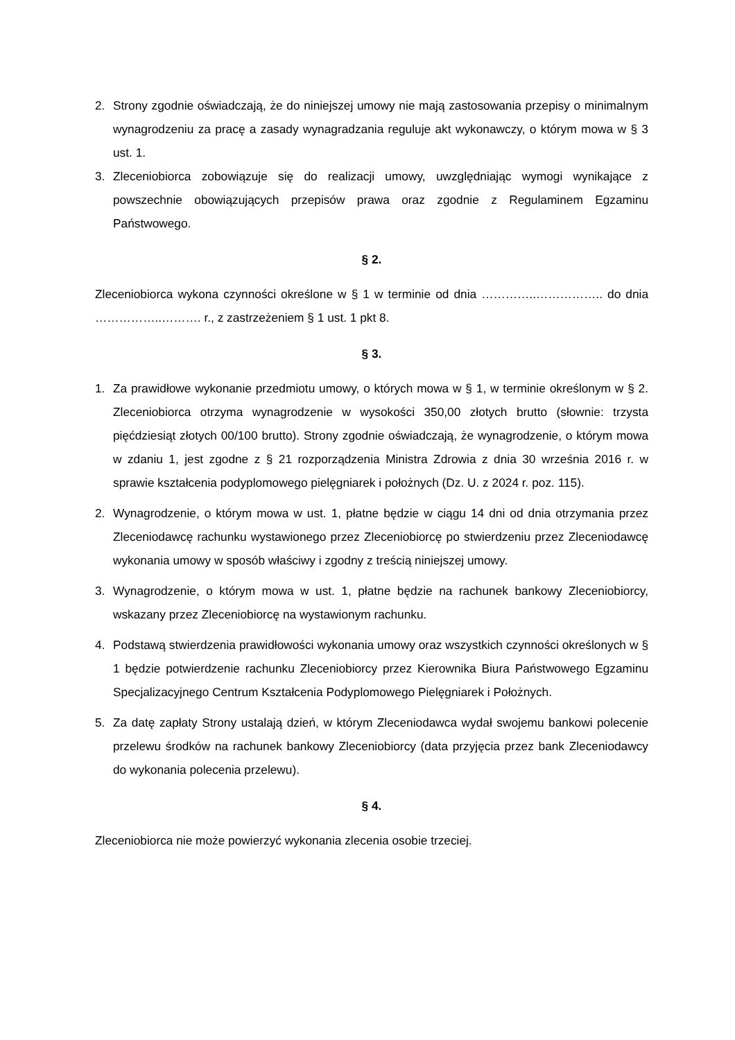2. Strony zgodnie oświadczają, że do niniejszej umowy nie mają zastosowania przepisy o minimalnym wynagrodzeniu za pracę a zasady wynagradzania reguluje akt wykonawczy, o którym mowa w § 3 ust. 1.
3. Zleceniobiorca zobowiązuje się do realizacji umowy, uwzględniając wymogi wynikające z powszechnie obowiązujących przepisów prawa oraz zgodnie z Regulaminem Egzaminu Państwowego.
§ 2.
Zleceniobiorca wykona czynności określone w § 1 w terminie od dnia …………..…………….. do dnia ……………..………. r., z zastrzeżeniem § 1 ust. 1 pkt 8.
§ 3.
1. Za prawidłowe wykonanie przedmiotu umowy, o których mowa w § 1, w terminie określonym w § 2. Zleceniobiorca otrzyma wynagrodzenie w wysokości 350,00 złotych brutto (słownie: trzysta pięćdziesiąt złotych 00/100 brutto). Strony zgodnie oświadczają, że wynagrodzenie, o którym mowa w zdaniu 1, jest zgodne z § 21 rozporządzenia Ministra Zdrowia z dnia 30 września 2016 r. w sprawie kształcenia podyplomowego pielęgniarek i położnych (Dz. U. z 2024 r. poz. 115).
2. Wynagrodzenie, o którym mowa w ust. 1, płatne będzie w ciągu 14 dni od dnia otrzymania przez Zleceniodawcę rachunku wystawionego przez Zleceniobiorcę po stwierdzeniu przez Zleceniodawcę wykonania umowy w sposób właściwy i zgodny z treścią niniejszej umowy.
3. Wynagrodzenie, o którym mowa w ust. 1, płatne będzie na rachunek bankowy Zleceniobiorcy, wskazany przez Zleceniobiorcę na wystawionym rachunku.
4. Podstawą stwierdzenia prawidłowości wykonania umowy oraz wszystkich czynności określonych w § 1 będzie potwierdzenie rachunku Zleceniobiorcy przez Kierownika Biura Państwowego Egzaminu Specjalizacyjnego Centrum Kształcenia Podyplomowego Pielęgniarek i Położnych.
5. Za datę zapłaty Strony ustalają dzień, w którym Zleceniodawca wydał swojemu bankowi polecenie przelewu środków na rachunek bankowy Zleceniobiorcy (data przyjęcia przez bank Zleceniodawcy do wykonania polecenia przelewu).
§ 4.
Zleceniobiorca nie może powierzyć wykonania zlecenia osobie trzeciej.